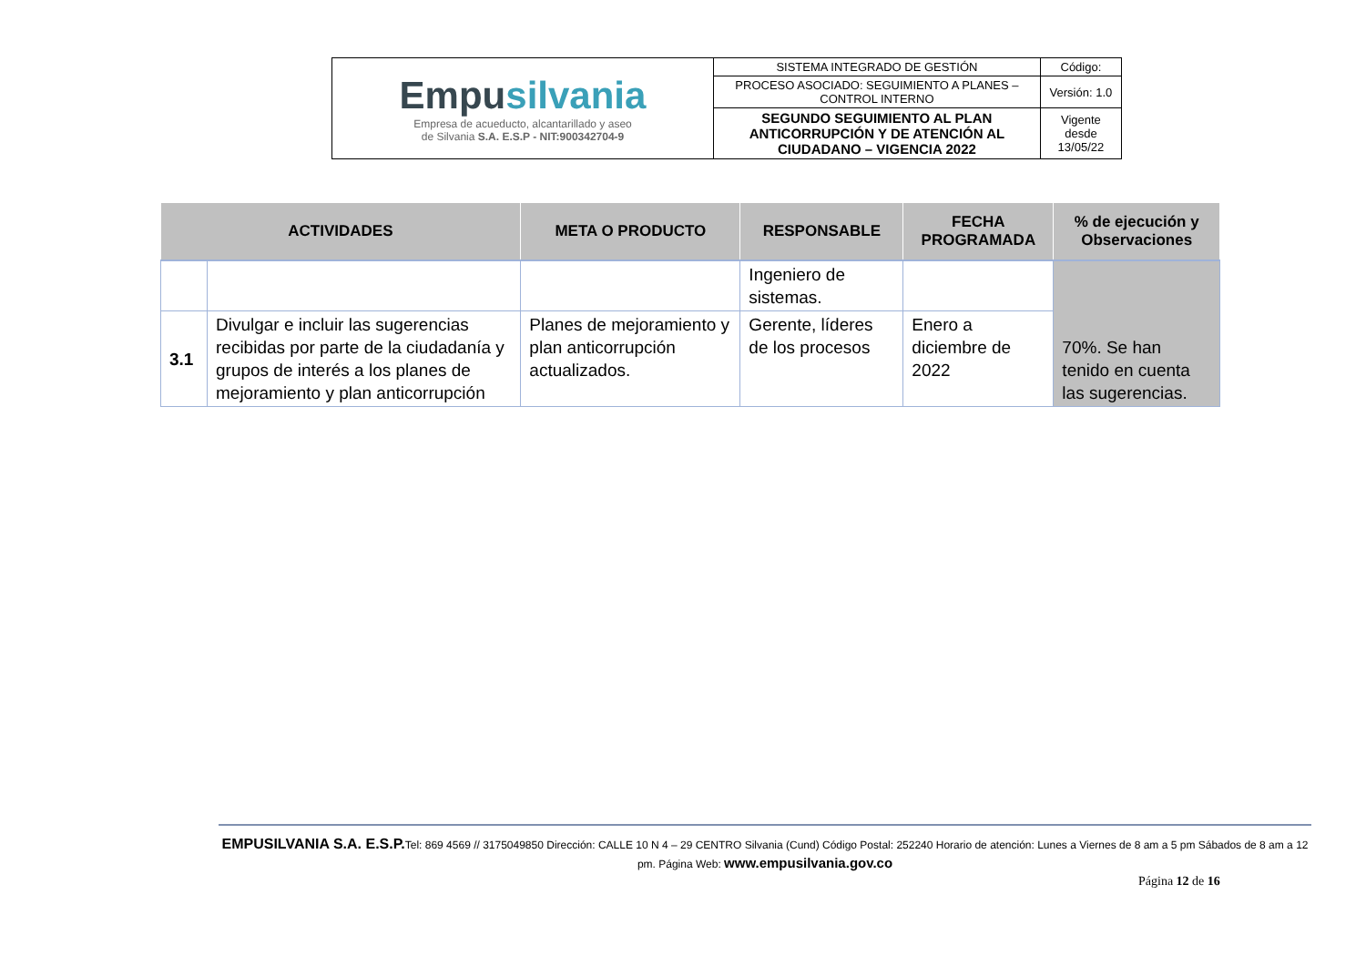| Empu silvania Empresa de acueducto, alcantarillado y aseo de Silvania S.A. E.S.P - NIT:900342704-9 | SISTEMA INTEGRADO DE GESTIÓN | Código: |
| | PROCESO ASOCIADO: SEGUIMIENTO A PLANES – CONTROL INTERNO | Versión: 1.0 |
| | SEGUNDO SEGUIMIENTO AL PLAN ANTICORRUPCIÓN Y DE ATENCIÓN AL CIUDADANO – VIGENCIA 2022 | Vigente desde 13/05/22 |
| ACTIVIDADES | | META O PRODUCTO | RESPONSABLE | FECHA PROGRAMADA | % de ejecución y Observaciones |
| --- | --- | --- | --- | --- | --- |
| | | | Ingeniero de sistemas. | | 70%. Se han tenido en cuenta las sugerencias. |
| 3.1 | Divulgar e incluir las sugerencias recibidas por parte de la ciudadanía y grupos de interés a los planes de mejoramiento y plan anticorrupción | Planes de mejoramiento y plan anticorrupción actualizados. | Gerente, líderes de los procesos | Enero a diciembre de 2022 | |
EMPUSILVANIA S.A. E.S.P. Tel: 869 4569 // 3175049850 Dirección: CALLE 10 N 4 – 29 CENTRO Silvania (Cund) Código Postal: 252240 Horario de atención: Lunes a Viernes de 8 am a 5 pm Sábados de 8 am a 12 pm. Página Web: www.empusilvania.gov.co
Página 12 de 16